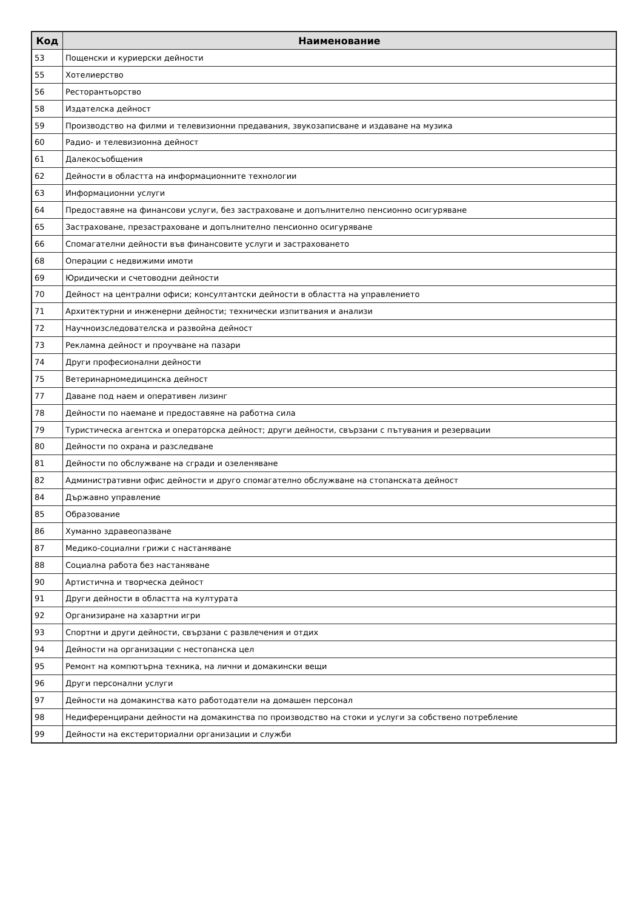| Код | Наименование |
| --- | --- |
| 53 | Пощенски и куриерски дейности |
| 55 | Хотелиерство |
| 56 | Ресторантьорство |
| 58 | Издателска дейност |
| 59 | Производство на филми и телевизионни предавания, звукозаписване и издаване на музика |
| 60 | Радио- и телевизионна дейност |
| 61 | Далекосъобщения |
| 62 | Дейности в областта на информационните технологии |
| 63 | Информационни услуги |
| 64 | Предоставяне на финансови услуги, без застраховане и допълнително пенсионно осигуряване |
| 65 | Застраховане, презастраховане и допълнително пенсионно осигуряване |
| 66 | Спомагателни дейности във финансовите услуги и застраховането |
| 68 | Операции с недвижими имоти |
| 69 | Юридически и счетоводни дейности |
| 70 | Дейност на централни офиси; консултантски дейности в областта на управлението |
| 71 | Архитектурни и инженерни дейности; технически изпитвания и анализи |
| 72 | Научноизследователска и развойна дейност |
| 73 | Рекламна дейност и проучване на пазари |
| 74 | Други професионални дейности |
| 75 | Ветеринарномедицинска дейност |
| 77 | Даване под наем и оперативен лизинг |
| 78 | Дейности по наемане и предоставяне на работна сила |
| 79 | Туристическа агентска и операторска дейност; други дейности, свързани с пътувания и резервации |
| 80 | Дейности по охрана и разследване |
| 81 | Дейности по обслужване на сгради и озеленяване |
| 82 | Административни офис дейности и друго спомагателно обслужване на стопанската дейност |
| 84 | Държавно управление |
| 85 | Образование |
| 86 | Хуманно здравеопазване |
| 87 | Медико-социални грижи с настаняване |
| 88 | Социална работа без настаняване |
| 90 | Артистична и творческа дейност |
| 91 | Други дейности в областта на културата |
| 92 | Организиране на хазартни игри |
| 93 | Спортни и други дейности, свързани с развлечения и отдих |
| 94 | Дейности на организации с нестопанска цел |
| 95 | Ремонт на компютърна техника, на лични и домакински вещи |
| 96 | Други персонални услуги |
| 97 | Дейности на домакинства като работодатели на домашен персонал |
| 98 | Недиференцирани дейности на домакинства по производство на стоки и услуги за собствено потребление |
| 99 | Дейности на екстериториални организации и служби |